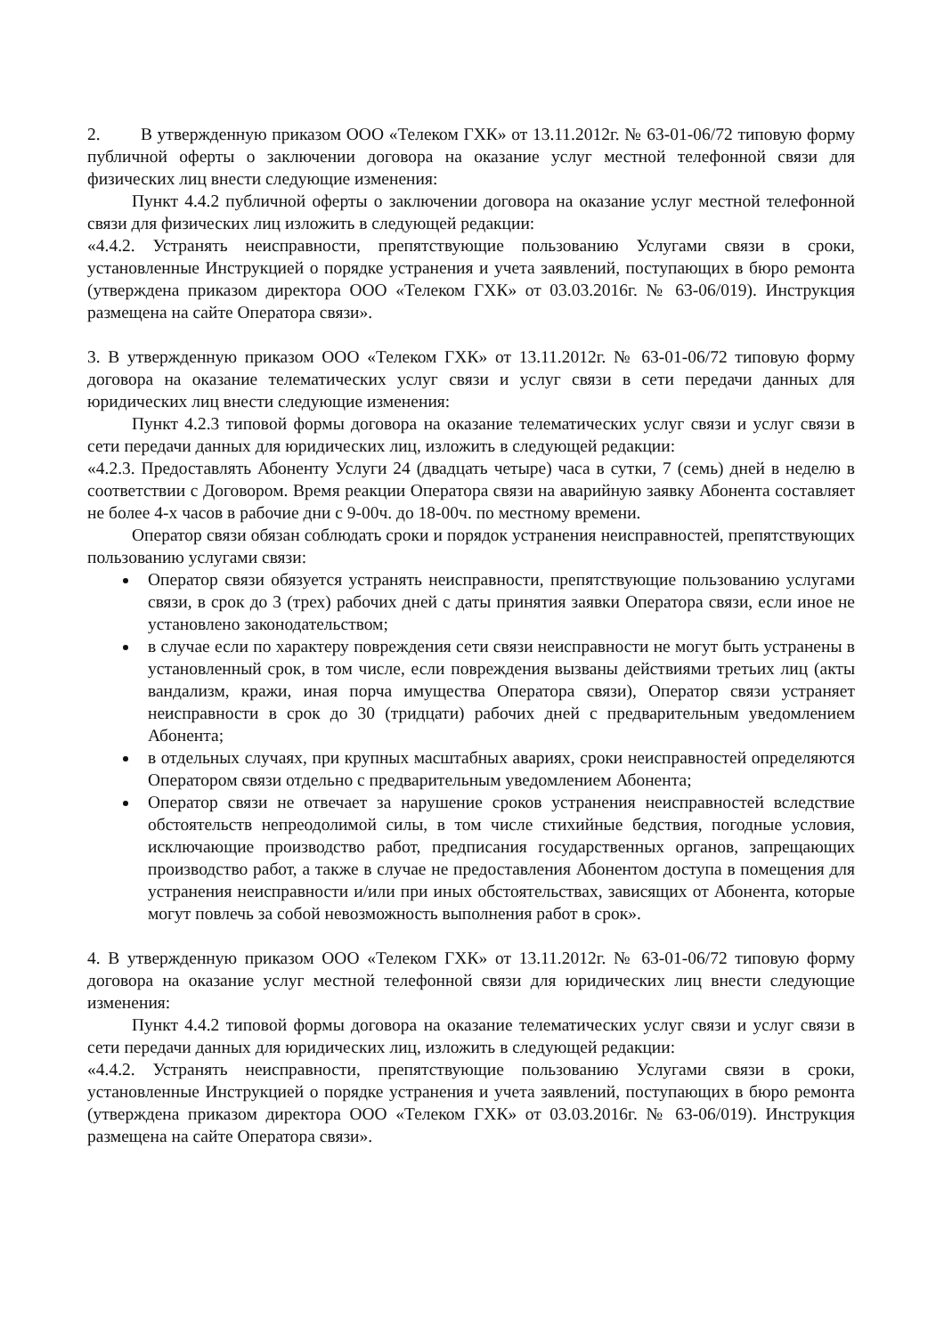2. В утвержденную приказом ООО «Телеком ГХК» от 13.11.2012г. № 63-01-06/72 типовую форму публичной оферты о заключении договора на оказание услуг местной телефонной связи для физических лиц внести следующие изменения:
Пункт 4.4.2 публичной оферты о заключении договора на оказание услуг местной телефонной связи для физических лиц изложить в следующей редакции:
«4.4.2. Устранять неисправности, препятствующие пользованию Услугами связи в сроки, установленные Инструкцией о порядке устранения и учета заявлений, поступающих в бюро ремонта (утверждена приказом директора ООО «Телеком ГХК» от 03.03.2016г. № 63-06/019). Инструкция размещена на сайте Оператора связи».
3. В утвержденную приказом ООО «Телеком ГХК» от 13.11.2012г. № 63-01-06/72 типовую форму договора на оказание телематических услуг связи и услуг связи в сети передачи данных для юридических лиц внести следующие изменения:
Пункт 4.2.3 типовой формы договора на оказание телематических услуг связи и услуг связи в сети передачи данных для юридических лиц, изложить в следующей редакции:
«4.2.3. Предоставлять Абоненту Услуги 24 (двадцать четыре) часа в сутки, 7 (семь) дней в неделю в соответствии с Договором. Время реакции Оператора связи на аварийную заявку Абонента составляет не более 4-х часов в рабочие дни с 9-00ч. до 18-00ч. по местному времени.
Оператор связи обязан соблюдать сроки и порядок устранения неисправностей, препятствующих пользованию услугами связи:
Оператор связи обязуется устранять неисправности, препятствующие пользованию услугами связи, в срок до 3 (трех) рабочих дней с даты принятия заявки Оператора связи, если иное не установлено законодательством;
в случае если по характеру повреждения сети связи неисправности не могут быть устранены в установленный срок, в том числе, если повреждения вызваны действиями третьих лиц (акты вандализм, кражи, иная порча имущества Оператора связи), Оператор связи устраняет неисправности в срок до 30 (тридцати) рабочих дней с предварительным уведомлением Абонента;
в отдельных случаях, при крупных масштабных авариях, сроки неисправностей определяются Оператором связи отдельно с предварительным уведомлением Абонента;
Оператор связи не отвечает за нарушение сроков устранения неисправностей вследствие обстоятельств непреодолимой силы, в том числе стихийные бедствия, погодные условия, исключающие производство работ, предписания государственных органов, запрещающих производство работ, а также в случае не предоставления Абонентом доступа в помещения для устранения неисправности и/или при иных обстоятельствах, зависящих от Абонента, которые могут повлечь за собой невозможность выполнения работ в срок».
4. В утвержденную приказом ООО «Телеком ГХК» от 13.11.2012г. № 63-01-06/72 типовую форму договора на оказание услуг местной телефонной связи для юридических лиц внести следующие изменения:
Пункт 4.4.2 типовой формы договора на оказание телематических услуг связи и услуг связи в сети передачи данных для юридических лиц, изложить в следующей редакции:
«4.4.2. Устранять неисправности, препятствующие пользованию Услугами связи в сроки, установленные Инструкцией о порядке устранения и учета заявлений, поступающих в бюро ремонта (утверждена приказом директора ООО «Телеком ГХК» от 03.03.2016г. № 63-06/019). Инструкция размещена на сайте Оператора связи».